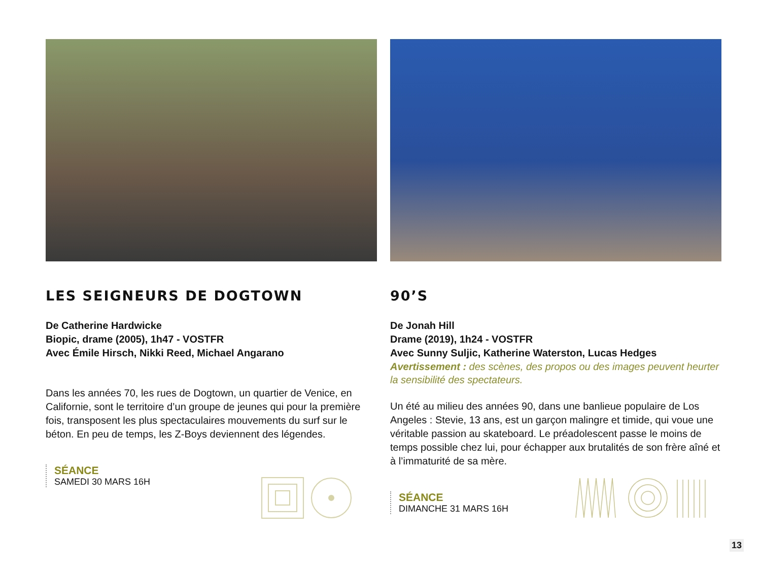LES SEIGNEURS DE DOGTOWN
De Catherine Hardwicke
Biopic, drame (2005), 1h47 - VOSTFR
Avec Émile Hirsch, Nikki Reed, Michael Angarano
Dans les années 70, les rues de Dogtown, un quartier de Venice, en Californie, sont le territoire d’un groupe de jeunes qui pour la première fois, transposent les plus spectaculaires mouvements du surf sur le béton. En peu de temps, les Z-Boys deviennent des légendes.
SÉANCE
SAMEDI 30 MARS 16H
90’S
De Jonah Hill
Drame (2019), 1h24 - VOSTFR
Avec Sunny Suljic, Katherine Waterston, Lucas Hedges
Avertissement : des scènes, des propos ou des images peuvent heurter la sensibilité des spectateurs.
Un été au milieu des années 90, dans une banlieue populaire de Los Angeles : Stevie, 13 ans, est un garçon malingre et timide, qui voue une véritable passion au skateboard. Le préadolescent passe le moins de temps possible chez lui, pour échapper aux brutalités de son frère aîné et à l’immaturité de sa mère.
SÉANCE
DIMANCHE 31 MARS 16H
13